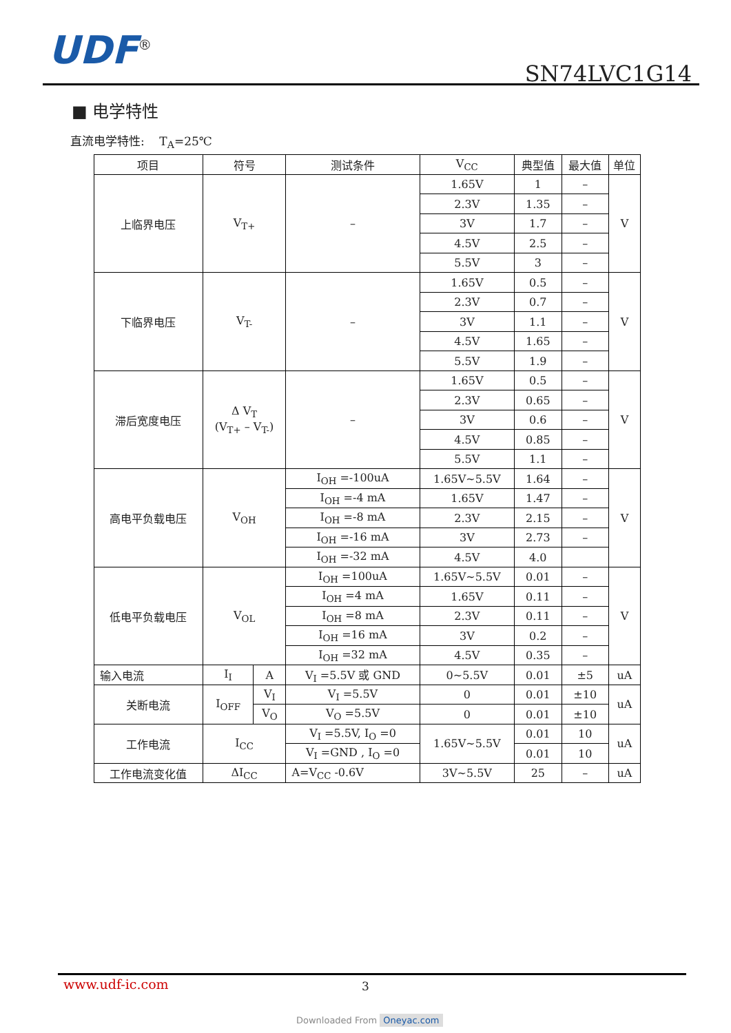UDF<sup>®</sup> SN74LVC1G14
■ 电学特性
直流电学特性: T<sub>A</sub>=25℃
| 项目 | 符号 | | 测试条件 | V<sub>CC</sub> | 典型值 | 最大值 | 单位 |
| --- | --- | --- | --- | --- | --- | --- | --- |
| 上临界电压 | V<sub>T+</sub> | | – | 1.65V | 1 | – | V |
| | | | | 2.3V | 1.35 | – | |
| | | | | 3V | 1.7 | – | |
| | | | | 4.5V | 2.5 | – | |
| | | | | 5.5V | 3 | – | |
| 下临界电压 | V<sub>T-</sub> | | – | 1.65V | 0.5 | – | V |
| | | | | 2.3V | 0.7 | – | |
| | | | | 3V | 1.1 | – | |
| | | | | 4.5V | 1.65 | – | |
| | | | | 5.5V | 1.9 | – | |
| 滞后宽度电压 | Δ V<sub>T</sub> (V<sub>T+</sub> – V<sub>T-</sub>) | | – | 1.65V | 0.5 | – | V |
| | | | | 2.3V | 0.65 | – | |
| | | | | 3V | 0.6 | – | |
| | | | | 4.5V | 0.85 | – | |
| | | | | 5.5V | 1.1 | – | |
| 高电平负载电压 | V<sub>OH</sub> | | I<sub>OH</sub> =-100uA | 1.65V~5.5V | 1.64 | – | V |
| | | | I<sub>OH</sub> =-4 mA | 1.65V | 1.47 | – | |
| | | | I<sub>OH</sub> =-8 mA | 2.3V | 2.15 | – | |
| | | | I<sub>OH</sub> =-16 mA | 3V | 2.73 | – | |
| | | | I<sub>OH</sub> =-32 mA | 4.5V | 4.0 | | |
| 低电平负载电压 | V<sub>OL</sub> | | I<sub>OH</sub> =100uA | 1.65V~5.5V | 0.01 | – | V |
| | | | I<sub>OH</sub> =4 mA | 1.65V | 0.11 | – | |
| | | | I<sub>OH</sub> =8 mA | 2.3V | 0.11 | – | |
| | | | I<sub>OH</sub> =16 mA | 3V | 0.2 | – | |
| | | | I<sub>OH</sub> =32 mA | 4.5V | 0.35 | – | |
| 输入电流 | I<sub>I</sub> | A | V<sub>I</sub> =5.5V 或 GND | 0~5.5V | 0.01 | ±5 | uA |
| 关断电流 | I<sub>OFF</sub> | V<sub>I</sub> | V<sub>I</sub> =5.5V | 0 | 0.01 | ±10 | uA |
| | | V<sub>O</sub> | V<sub>O</sub> =5.5V | 0 | 0.01 | ±10 | |
| 工作电流 | I<sub>CC</sub> | | V<sub>I</sub> =5.5V, I<sub>O</sub> =0 | 1.65V~5.5V | 0.01 | 10 | uA |
| | | | V<sub>I</sub> =GND , I<sub>O</sub> =0 | | 0.01 | 10 | |
| 工作电流变化值 | ΔI<sub>CC</sub> | | A=V<sub>CC</sub> -0.6V | 3V~5.5V | 25 | – | uA |
www.udf-ic.com 3
Downloaded From Oneyac.com